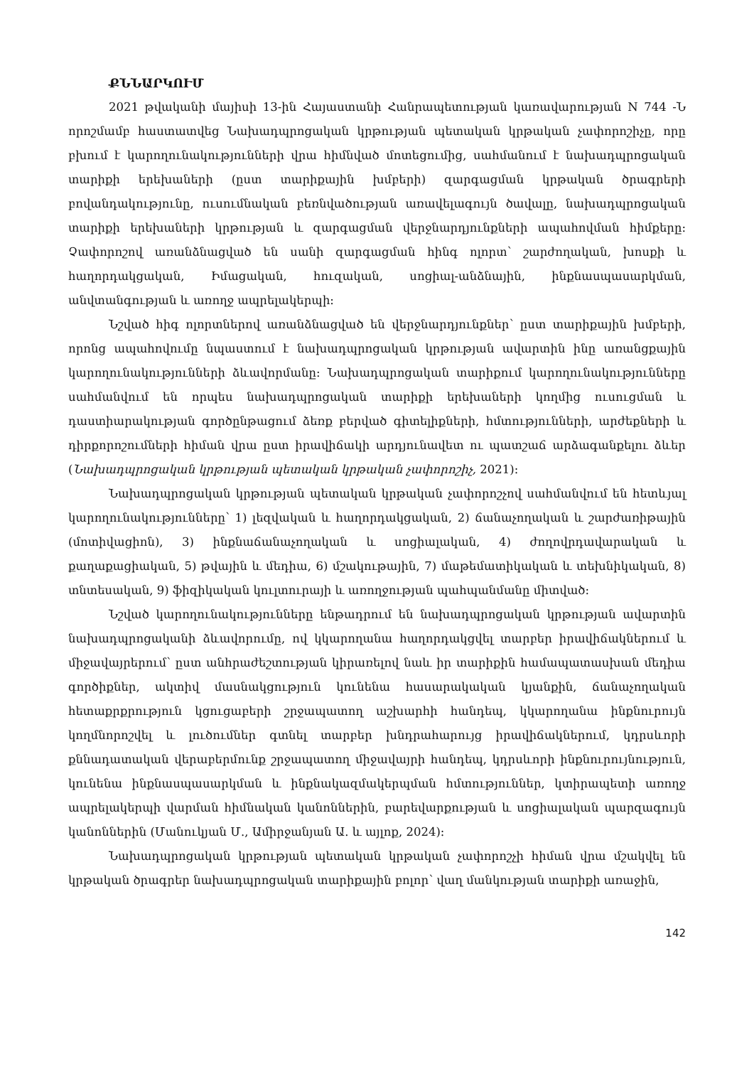ՔՆՆԱՐԿՈՒՄ
2021 թվականի մայիսի 13-ին Հայաստանի Հանրապետության կառավարության N 744 -Ն որոշմամբ հաստատվեց Նախադպրոցական կրթության պետական կրթական չափորոշիչը, որը բխում է կարողունակությունների վրա հիմնված մոտեցումից, սահմանում է նախադպրոցական տարիքի երեխաների (ըստ տարիքային խմբերի) զարգացման կրթական ծրագրերի բովանդակությունը, ուսումնական բեռնվածության առավելագույն ծավալը, նախադպրոցական տարիքի երեխաների կրթության և զարգացման վերջնարդյունքների ապահովման հիմքերը: Չափորոշով առանձնացված են սանի զարգացման հինգ ոլորտ՝ շարժողական, խոսքի և հաղորդակցական, Իմացական, հուզական, սոցիալ-անձնային, ինքնասպասարկման, անվտանգության և առողջ ապրելակերպի:
Նշված հիգ ոլորտներով առանձնացված են վերջնարդյունքներ՝ ըստ տարիքային խմբերի, որոնց ապահովումը նպաստում է նախադպրոցական կրթության ավարտին ինը առանցքային կարողունակությունների ձևավորմանը: Նախադպրոցական տարիքում կարողունակությունները սահմանվում են որպես նախադպրոցական տարիքի երեխաների կողմից ուսուցման և դաստիարակության գործընթացում ձեռք բերված գիտելիքների, հմտությունների, արժեքների և դիրքորոշումների հիման վրա ըստ իրավիճակի արդյունավետ ու պատշաճ արձագանքելու ձևեր (Նախադպրոցական կրթության պետական կրթական չափորոշիչ, 2021):
Նախադպրոցական կրթության պետական կրթական չափորոշչով սահմանվում են հետևյալ կարողունակությունները՝ 1) լեզվական և հաղորդակցական, 2) ճանաչողական և շարժառիթային (մոտիվացիոն), 3) ինքնաճանաչողական և սոցիալական, 4) ժողովրդավարական և քաղաքացիական, 5) թվային և մեդիա, 6) մշակութային, 7) մաթեմատիկական և տեխնիկական, 8) տնտեսական, 9) ֆիզիկական կուլտուրայի և առողջության պահպանմանը միտված:
Նշված կարողունակությունները ենթադրում են նախադպրոցական կրթության ավարտին նախադպրոցականի ձևավորումը, ով կկարողանա հաղորդակցվել տարբեր իրավիճակներում և միջավայրերում՝ ըստ անհրաժեշտության կիրառելով նաև իր տարիքին համապատասխան մեդիա գործիքներ, ակտիվ մասնակցություն կունենա հասարակական կյանքին, ճանաչողական հետաքրքրություն կցուցաբերի շրջապատող աշխարհի հանդեպ, կկարողանա ինքնուրույն կողմնորոշվել և լուծումներ գտնել տարբեր խնդրահարույց իրավիճակներում, կդրսևորի քննադատական վերաբերմունք շրջապատող միջավայրի հանդեպ, կդրսևորի ինքնուրույնություն, կունենա ինքնասպասարկման և ինքնակազմակերպման հմտություններ, կտիրապետի առողջ ապրելակերպի վարման հիմնական կանոններին, բարեվարքության և սոցիալական պարզագույն կանոններին (Մանուկյան Մ., Ամիրջանյան Ա. և այլոք, 2024):
Նախադպրոցական կրթության պետական կրթական չափորոշչի հիման վրա մշակվել են կրթական ծրագրեր նախադպրոցական տարիքային բոլոր՝ վաղ մանկության տարիքի առաջին,
142